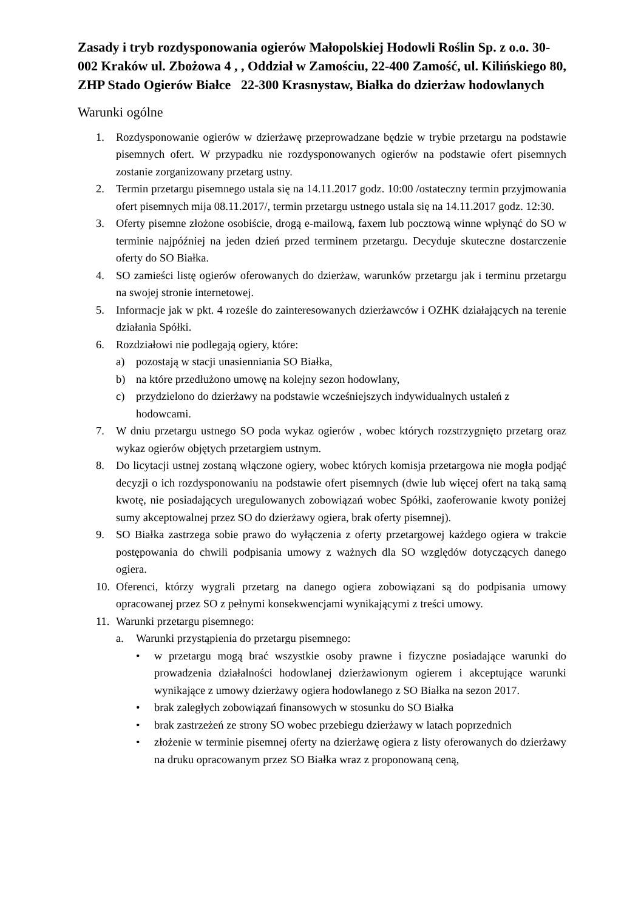Zasady i tryb rozdysponowania ogierów Małopolskiej Hodowli Roślin Sp. z o.o. 30-002 Kraków ul. Zbożowa 4 , , Oddział w Zamościu, 22-400 Zamość, ul. Kilińskiego 80, ZHP Stado Ogierów Białce 22-300 Krasnystaw, Białka do dzierżaw hodowlanych
Warunki ogólne
1. Rozdysponowanie ogierów w dzierżawę przeprowadzane będzie w trybie przetargu na podstawie pisemnych ofert. W przypadku nie rozdysponowanych ogierów na podstawie ofert pisemnych zostanie zorganizowany przetarg ustny.
2. Termin przetargu pisemnego ustala się na 14.11.2017 godz. 10:00 /ostateczny termin przyjmowania ofert pisemnych mija 08.11.2017/, termin przetargu ustnego ustala się na 14.11.2017 godz. 12:30.
3. Oferty pisemne złożone osobiście, drogą e-mailową, faxem lub pocztową winne wpłynąć do SO w terminie najpóźniej na jeden dzień przed terminem przetargu. Decyduje skuteczne dostarczenie oferty do SO Białka.
4. SO zamieści listę ogierów oferowanych do dzierżaw, warunków przetargu jak i terminu przetargu na swojej stronie internetowej.
5. Informacje jak w pkt. 4 roześle do zainteresowanych dzierżawców i OZHK działających na terenie działania Spółki.
6. Rozdziałowi nie podlegają ogiery, które:
a) pozostają w stacji unasienniania SO Białka,
b) na które przedłużono umowę na kolejny sezon hodowlany,
c) przydzielono do dzierżawy na podstawie wcześniejszych indywidualnych ustaleń z hodowcami.
7. W dniu przetargu ustnego SO poda wykaz ogierów , wobec których rozstrzygnięto przetarg oraz wykaz ogierów objętych przetargiem ustnym.
8. Do licytacji ustnej zostaną włączone ogiery, wobec których komisja przetargowa nie mogła podjąć decyzji o ich rozdysponowaniu na podstawie ofert pisemnych (dwie lub więcej ofert na taką samą kwotę, nie posiadających uregulowanych zobowiązań wobec Spółki, zaoferowanie kwoty poniżej sumy akceptowalnej przez SO do dzierżawy ogiera, brak oferty pisemnej).
9. SO Białka zastrzega sobie prawo do wyłączenia z oferty przetargowej każdego ogiera w trakcie postępowania do chwili podpisania umowy z ważnych dla SO względów dotyczących danego ogiera.
10. Oferenci, którzy wygrali przetarg na danego ogiera zobowiązani są do podpisania umowy opracowanej przez SO z pełnymi konsekwencjami wynikającymi z treści umowy.
11. Warunki przetargu pisemnego:
a. Warunki przystąpienia do przetargu pisemnego:
• w przetargu mogą brać wszystkie osoby prawne i fizyczne posiadające warunki do prowadzenia działalności hodowlanej dzierżawionym ogierem i akceptujące warunki wynikające z umowy dzierżawy ogiera hodowlanego z SO Białka na sezon 2017.
• brak zaległych zobowiązań finansowych w stosunku do SO Białka
• brak zastrzeżeń ze strony SO wobec przebiegu dzierżawy w latach poprzednich
• złożenie w terminie pisemnej oferty na dzierżawę ogiera z listy oferowanych do dzierżawy na druku opracowanym przez SO Białka wraz z proponowaną ceną,